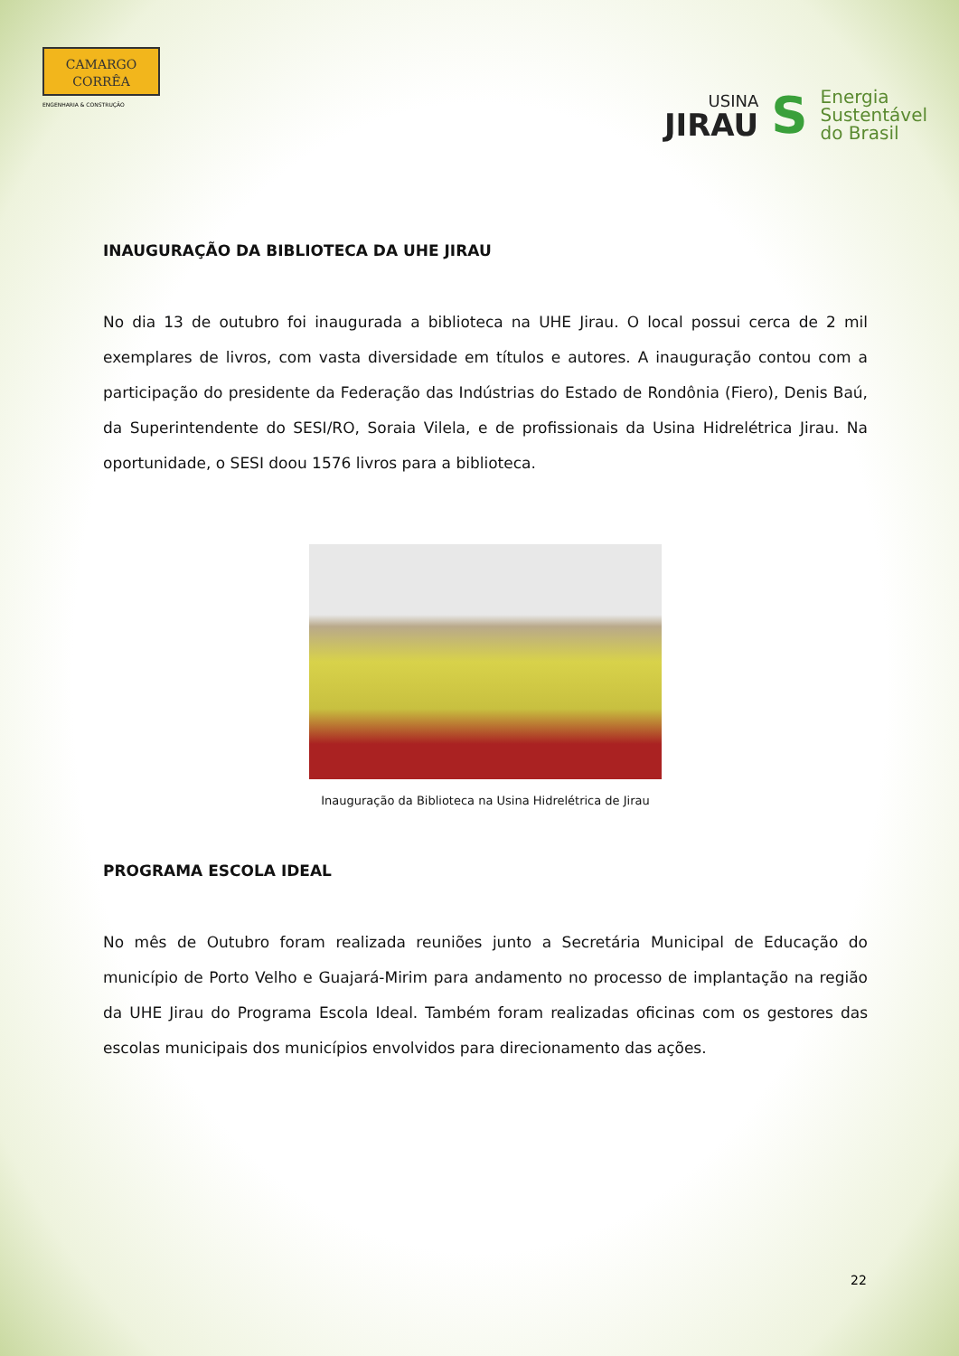CAMARGO
CORRÊA
ENGENHARIA & CONSTRUÇÃO
USINA
JIRAU
S
Energia
Sustentável
do Brasil
INAUGURAÇÃO DA BIBLIOTECA DA UHE JIRAU
No dia 13 de outubro foi inaugurada a biblioteca na UHE Jirau. O local possui cerca de 2 mil exemplares de livros, com vasta diversidade em títulos e autores. A inauguração contou com a participação do presidente da Federação das Indústrias do Estado de Rondônia (Fiero), Denis Baú, da Superintendente do SESI/RO, Soraia Vilela, e de profissionais da Usina Hidrelétrica Jirau. Na oportunidade, o SESI doou 1576 livros para a biblioteca.
Inauguração da Biblioteca na Usina Hidrelétrica de Jirau
PROGRAMA ESCOLA IDEAL
No mês de Outubro foram realizada reuniões junto a Secretária Municipal de Educação do município de Porto Velho e Guajará-Mirim para andamento no processo de implantação na região da UHE Jirau do Programa Escola Ideal. Também foram realizadas oficinas com os gestores das escolas municipais dos municípios envolvidos para direcionamento das ações.
22